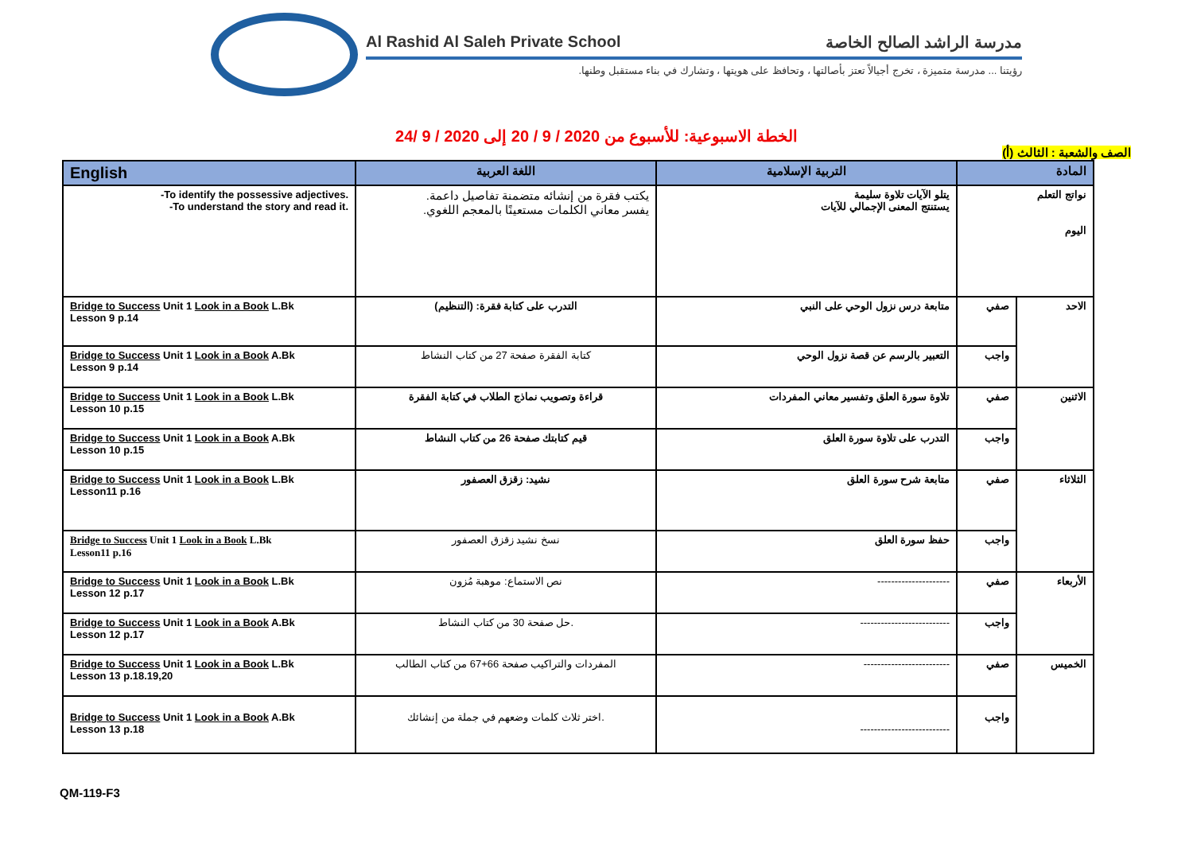Al Rashid Al Saleh Private School مدرسة الراشد الصالح الخاصة
رؤيتنا ... مدرسة متميزة ، تخرج أجيالاً تعتز بأصالتها ، وتحافظ على هويتها ، وتشارك في بناء مستقبل وطنها.
الخطة الاسبوعية: للأسبوع من 2020 / 9 / 20 إلى 2020 / 9 /24
الصف والشعبة : الثالث (أ)
| English | اللغة العربية | التربية الإسلامية | المادة | |
| --- | --- | --- | --- | --- |
| -To identify the possessive adjectives. -To understand the story and read it. | يكتب فقرة من إنشائه متضمنة تفاصيل داعمة. يفسر معاني الكلمات مستعينًا بالمعجم اللغوي. | يتلو الآيات تلاوة سليمة يستنتج المعنى الإجمالي للآيات | نواتج التعلم اليوم | |
| Bridge to Success Unit 1 Look in a Book L.Bk Lesson 9 p.14 | التدرب على كتابة فقرة: (التنظيم) | متابعة درس نزول الوحي على النبي | صفي | الاحد |
| Bridge to Success Unit 1 Look in a Book A.Bk Lesson 9 p.14 | كتابة الفقرة صفحة 27 من كتاب النشاط | التعبير بالرسم عن قصة نزول الوحي | واجب | |
| Bridge to Success Unit 1 Look in a Book L.Bk Lesson 10 p.15 | قراءة وتصويب نماذج الطلاب في كتابة الفقرة | تلاوة سورة العلق وتفسير معاني المفردات | صفي | الاثنين |
| Bridge to Success Unit 1 Look in a Book A.Bk Lesson 10 p.15 | قيم كتابتك صفحة 26 من كتاب النشاط | التدرب على تلاوة سورة العلق | واجب | |
| Bridge to Success Unit 1 Look in a Book L.Bk Lesson11 p.16 | نشيد: زقزق العصفور | متابعة شرح سورة العلق | صفي | الثلاثاء |
| Bridge to Success Unit 1 Look in a Book L.Bk Lesson11 p.16 | نسخ نشيد زقزق العصفور | حفظ سورة العلق | واجب | |
| Bridge to Success Unit 1 Look in a Book L.Bk Lesson 12 p.17 | نص الاستماع: موهبة مُزون | --------------------- | صفي | الأربعاء |
| Bridge to Success Unit 1 Look in a Book A.Bk Lesson 12 p.17 | حل صفحة 30 من كتاب النشاط. | -------------------------- | واجب | |
| Bridge to Success Unit 1 Look in a Book L.Bk Lesson 13 p.18.19,20 | المفردات والتراكيب صفحة 66+67 من كتاب الطالب | ------------------------- | صفي | الخميس |
| Bridge to Success Unit 1 Look in a Book A.Bk Lesson 13 p.18 | اختر ثلاث كلمات وضعهم في جملة من إنشائك. | -------------------------- | واجب | |
QM-119-F3